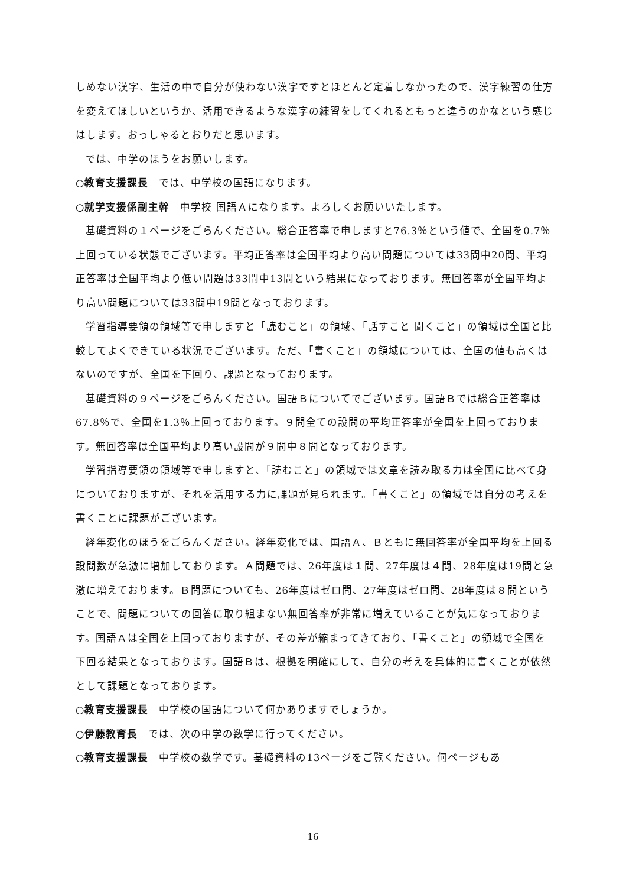しめない漢字、生活の中で自分が使わない漢字ですとほとんど定着しなかったので、漢字練習の仕方を変えてほしいというか、活用できるような漢字の練習をしてくれるともっと違うのかなという感じはします。おっしゃるとおりだと思います。
では、中学のほうをお願いします。
○教育支援課長　では、中学校の国語になります。
○就学支援係副主幹　中学校 国語Ａになります。よろしくお願いいたします。
基礎資料の１ページをごらんください。総合正答率で申しますと76.3％という値で、全国を0.7％上回っている状態でございます。平均正答率は全国平均より高い問題については33問中20問、平均正答率は全国平均より低い問題は33問中13問という結果になっております。無回答率が全国平均より高い問題については33問中19問となっております。
学習指導要領の領域等で申しますと「読むこと」の領域、「話すこと 聞くこと」の領域は全国と比較してよくできている状況でございます。ただ、「書くこと」の領域については、全国の値も高くはないのですが、全国を下回り、課題となっております。
基礎資料の９ページをごらんください。国語Ｂについてでございます。国語Ｂでは総合正答率は67.8％で、全国を1.3％上回っております。９問全ての設問の平均正答率が全国を上回っております。無回答率は全国平均より高い設問が９問中８問となっております。
学習指導要領の領域等で申しますと、「読むこと」の領域では文章を読み取る力は全国に比べて身についておりますが、それを活用する力に課題が見られます。「書くこと」の領域では自分の考えを書くことに課題がございます。
経年変化のほうをごらんください。経年変化では、国語Ａ、Ｂともに無回答率が全国平均を上回る設問数が急激に増加しております。Ａ問題では、26年度は１問、27年度は４問、28年度は19問と急激に増えております。Ｂ問題についても、26年度はゼロ問、27年度はゼロ問、28年度は８問ということで、問題についての回答に取り組まない無回答率が非常に増えていることが気になっております。国語Ａは全国を上回っておりますが、その差が縮まってきており、「書くこと」の領域で全国を下回る結果となっております。国語Ｂは、根拠を明確にして、自分の考えを具体的に書くことが依然として課題となっております。
○教育支援課長　中学校の国語について何かありますでしょうか。
○伊藤教育長　では、次の中学の数学に行ってください。
○教育支援課長　中学校の数学です。基礎資料の13ページをご覧ください。何ページもあ
16